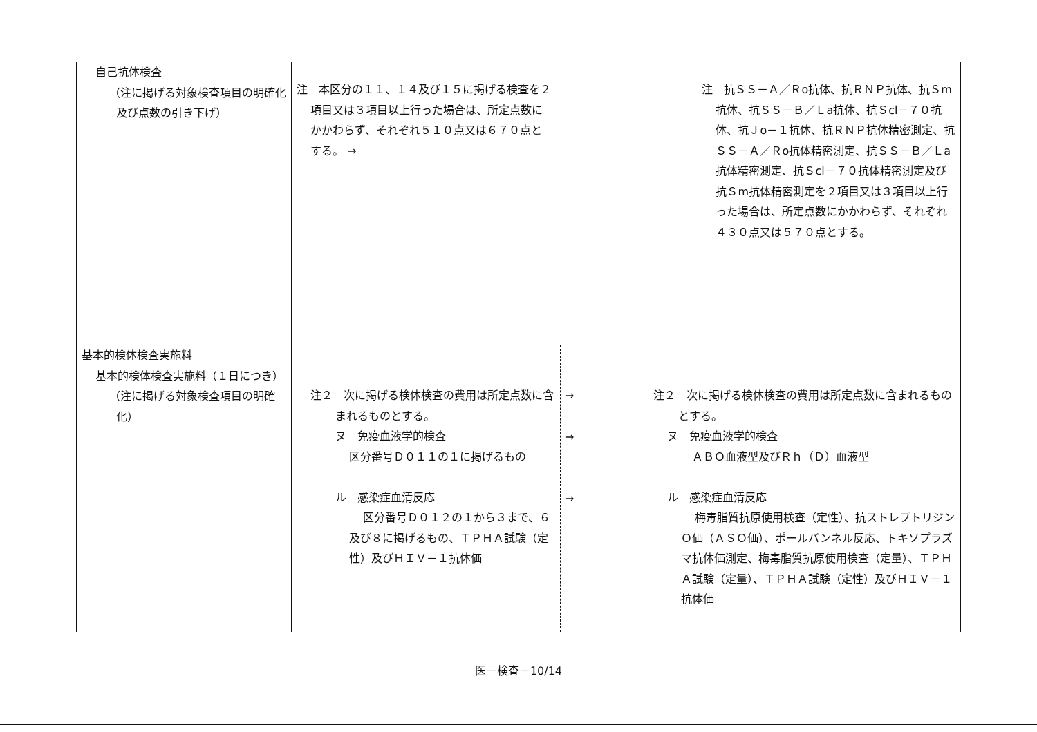| 自己抗体検査 （注に掲げる対象検査項目の明確化及び点数の引き下げ） | 注 本区分の１１、１４及び１５に掲げる検査を２項目又は３項目以上行った場合は、所定点数にかかわらず、それぞれ５１０点又は６７０点とする。 → | | 注 抗ＳＳ－Ａ／Ｒo抗体、抗ＲＮＰ抗体、抗Ｓm抗体、抗ＳＳ－Ｂ／Ｌa抗体、抗Ｓcl－７０抗体、抗Ｊo－１抗体、抗ＲＮＰ抗体精密測定、抗ＳＳ－Ａ／Ｒo抗体精密測定、抗ＳＳ－Ｂ／Ｌa抗体精密測定、抗Ｓcl－７０抗体精密測定及び抗Ｓm抗体精密測定を２項目又は３項目以上行った場合は、所定点数にかかわらず、それぞれ４３０点又は５７０点とする。 |
| 基本的検体検査実施料 基本的検体検査実施料（１日につき） （注に掲げる対象検査項目の明確化） | 注２ 次に掲げる検体検査の費用は所定点数に含まれるものとする。 ヌ 免疫血液学的検査 区分番号Ｄ０１１の１に掲げるもの ル 感染症血清反応 区分番号Ｄ０１２の１から３まで、６及び８に掲げるもの、ＴＰＨＡ試験（定性）及びＨＩＶ－１抗体価 | → → → | 注２ 次に掲げる検体検査の費用は所定点数に含まれるものとする。 ヌ 免疫血液学的検査 ＡＢＯ血液型及びＲｈ（Ｄ）血液型 ル 感染症血清反応 梅毒脂質抗原使用検査（定性）、抗ストレプトリジンＯ価（ＡＳＯ価）、ポールバンネル反応、トキソプラズマ抗体価測定、梅毒脂質抗原使用検査（定量）、ＴＰＨＡ試験（定量）、ＴＰＨＡ試験（定性）及びＨＩＶ－１抗体価 |
医－検査－10/14